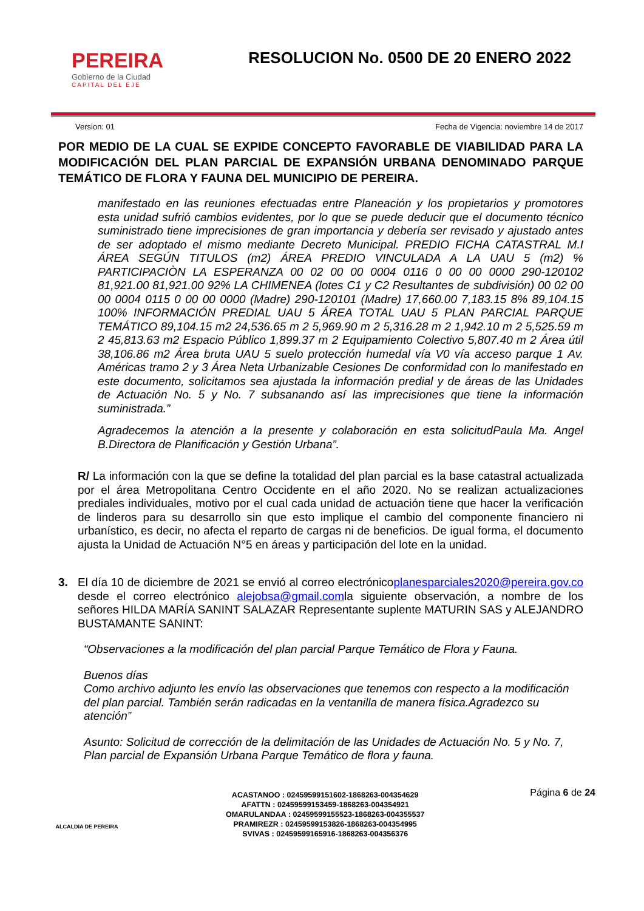PEREIRA
Gobierno de la Ciudad
CAPITAL DEL EJE
RESOLUCION No. 0500 DE 20 ENERO 2022
Version: 01 Fecha de Vigencia: noviembre 14 de 2017
POR MEDIO DE LA CUAL SE EXPIDE CONCEPTO FAVORABLE DE VIABILIDAD PARA LA MODIFICACIÓN DEL PLAN PARCIAL DE EXPANSIÓN URBANA DENOMINADO PARQUE TEMÁTICO DE FLORA Y FAUNA DEL MUNICIPIO DE PEREIRA.
manifestado en las reuniones efectuadas entre Planeación y los propietarios y promotores esta unidad sufrió cambios evidentes, por lo que se puede deducir que el documento técnico suministrado tiene imprecisiones de gran importancia y debería ser revisado y ajustado antes de ser adoptado el mismo mediante Decreto Municipal. PREDIO FICHA CATASTRAL M.I ÁREA SEGÚN TITULOS (m2) ÁREA PREDIO VINCULADA A LA UAU 5 (m2) % PARTICIPACIÒN LA ESPERANZA 00 02 00 00 0004 0116 0 00 00 0000 290-120102 81,921.00 81,921.00 92% LA CHIMENEA (lotes C1 y C2 Resultantes de subdivisión) 00 02 00 00 0004 0115 0 00 00 0000 (Madre) 290-120101 (Madre) 17,660.00 7,183.15 8% 89,104.15 100% INFORMACIÓN PREDIAL UAU 5 ÁREA TOTAL UAU 5 PLAN PARCIAL PARQUE TEMÁTICO 89,104.15 m2 24,536.65 m 2 5,969.90 m 2 5,316.28 m 2 1,942.10 m 2 5,525.59 m 2 45,813.63 m2 Espacio Público 1,899.37 m 2 Equipamiento Colectivo 5,807.40 m 2 Área útil 38,106.86 m2 Área bruta UAU 5 suelo protección humedal vía V0 vía acceso parque 1 Av. Américas tramo 2 y 3 Área Neta Urbanizable Cesiones De conformidad con lo manifestado en este documento, solicitamos sea ajustada la información predial y de áreas de las Unidades de Actuación No. 5 y No. 7 subsanando así las imprecisiones que tiene la información suministrada.”
Agradecemos la atención a la presente y colaboración en esta solicitudPaula Ma. Angel B.Directora de Planificación y Gestión Urbana”.
R/ La información con la que se define la totalidad del plan parcial es la base catastral actualizada por el área Metropolitana Centro Occidente en el año 2020. No se realizan actualizaciones prediales individuales, motivo por el cual cada unidad de actuación tiene que hacer la verificación de linderos para su desarrollo sin que esto implique el cambio del componente financiero ni urbanístico, es decir, no afecta el reparto de cargas ni de beneficios. De igual forma, el documento ajusta la Unidad de Actuación N°5 en áreas y participación del lote en la unidad.
3. El día 10 de diciembre de 2021 se envió al correo electrónicoplanesparciales2020@pereira.gov.co desde el correo electrónico alejobsa@gmail.comla siguiente observación, a nombre de los señores HILDA MARÍA SANINT SALAZAR Representante suplente MATURIN SAS y ALEJANDRO BUSTAMANTE SANINT:
“Observaciones a la modificación del plan parcial Parque Temático de Flora y Fauna.
Buenos días
Como archivo adjunto les envío las observaciones que tenemos con respecto a la modificación del plan parcial. También serán radicadas en la ventanilla de manera física.Agradezco su atención”
Asunto: Solicitud de corrección de la delimitación de las Unidades de Actuación No. 5 y No. 7, Plan parcial de Expansión Urbana Parque Temático de flora y fauna.
ALCALDIA DE PEREIRA
ACASTANOO : 02459599151602-1868263-004354629
AFATTN : 02459599153459-1868263-004354921
OMARULANDAA : 02459599155523-1868263-004355537
PRAMIREZR : 02459599153826-1868263-004354995
SVIVAS : 02459599165916-1868263-004356376
Página 6 de 24